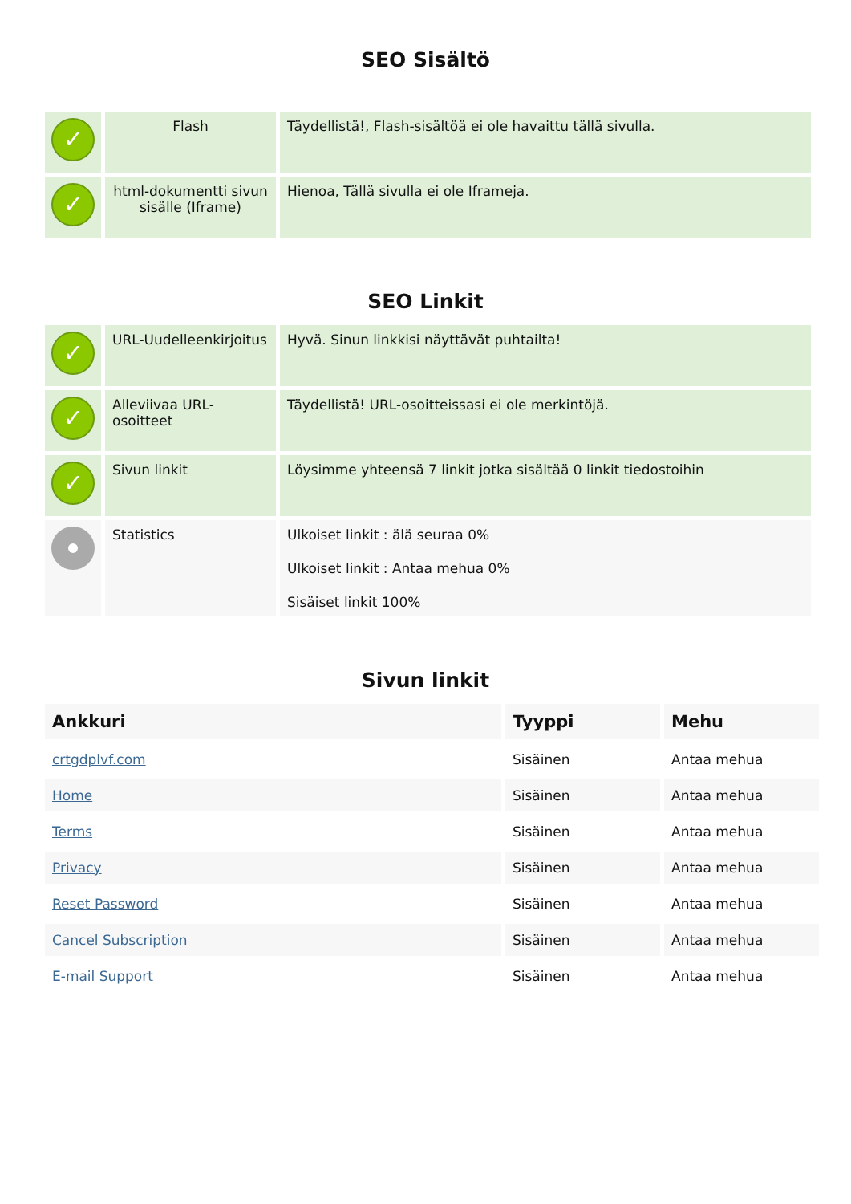SEO Sisältö
| ✓ | Flash | Täydellistä!, Flash-sisältöä ei ole havaittu tällä sivulla. |
| ✓ | html-dokumentti sivun sisälle (Iframe) | Hienoa, Tällä sivulla ei ole Iframeja. |
SEO Linkit
| ✓ | URL-Uudelleenkirjoitus | Hyvä. Sinun linkkisi näyttävät puhtailta! |
| ✓ | Alleviivaa URL-osoitteet | Täydellistä! URL-osoitteissasi ei ole merkintöjä. |
| ✓ | Sivun linkit | Löysimme yhteensä 7 linkit jotka sisältää 0 linkit tiedostoihin |
| | Statistics | Ulkoiset linkit : älä seuraa 0% Ulkoiset linkit : Antaa mehua 0% Sisäiset linkit 100% |
Sivun linkit
| Ankkuri | Tyyppi | Mehu |
| --- | --- | --- |
| crtgdplvf.com | Sisäinen | Antaa mehua |
| Home | Sisäinen | Antaa mehua |
| Terms | Sisäinen | Antaa mehua |
| Privacy | Sisäinen | Antaa mehua |
| Reset Password | Sisäinen | Antaa mehua |
| Cancel Subscription | Sisäinen | Antaa mehua |
| E-mail Support | Sisäinen | Antaa mehua |